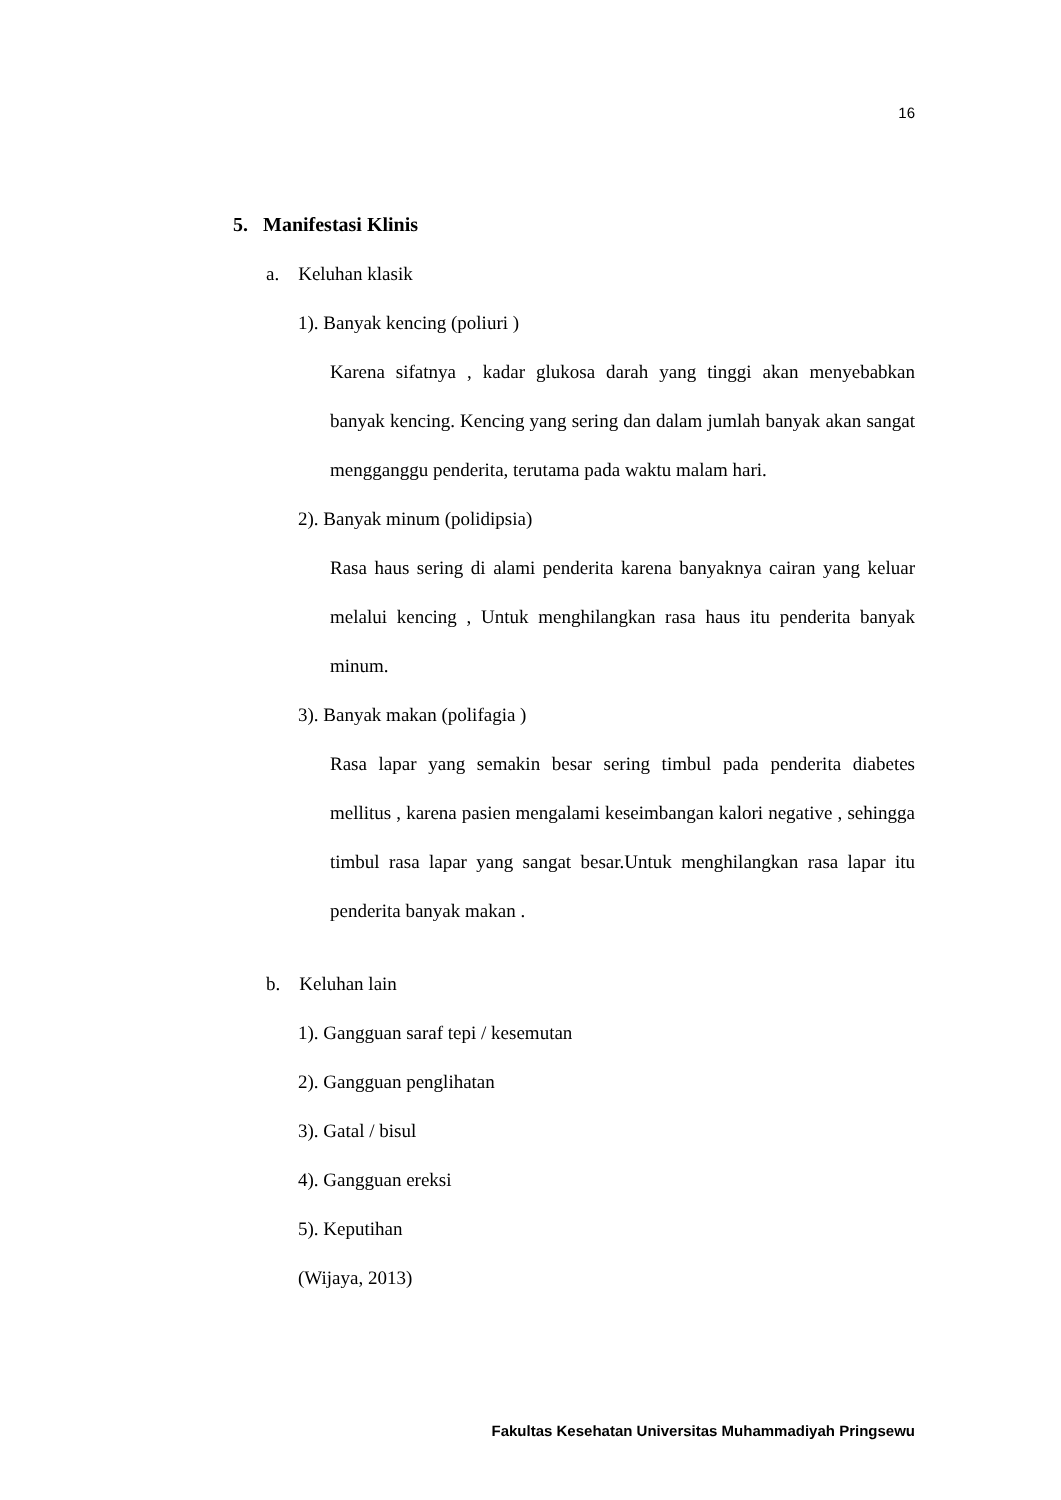16
5. Manifestasi Klinis
a. Keluhan klasik
1). Banyak kencing (poliuri )
Karena sifatnya , kadar glukosa darah yang tinggi akan menyebabkan banyak kencing. Kencing yang sering dan dalam jumlah banyak akan sangat mengganggu penderita, terutama pada waktu malam hari.
2). Banyak minum (polidipsia)
Rasa haus sering di alami penderita karena banyaknya cairan yang keluar melalui kencing , Untuk menghilangkan rasa haus itu penderita banyak minum.
3). Banyak makan (polifagia )
Rasa lapar yang semakin besar sering timbul pada penderita diabetes mellitus , karena pasien mengalami keseimbangan kalori negative , sehingga timbul rasa lapar yang sangat besar.Untuk menghilangkan rasa lapar itu penderita banyak makan .
b. Keluhan lain
1). Gangguan saraf tepi / kesemutan
2). Gangguan penglihatan
3). Gatal / bisul
4). Gangguan ereksi
5). Keputihan
(Wijaya, 2013)
Fakultas Kesehatan Universitas Muhammadiyah Pringsewu